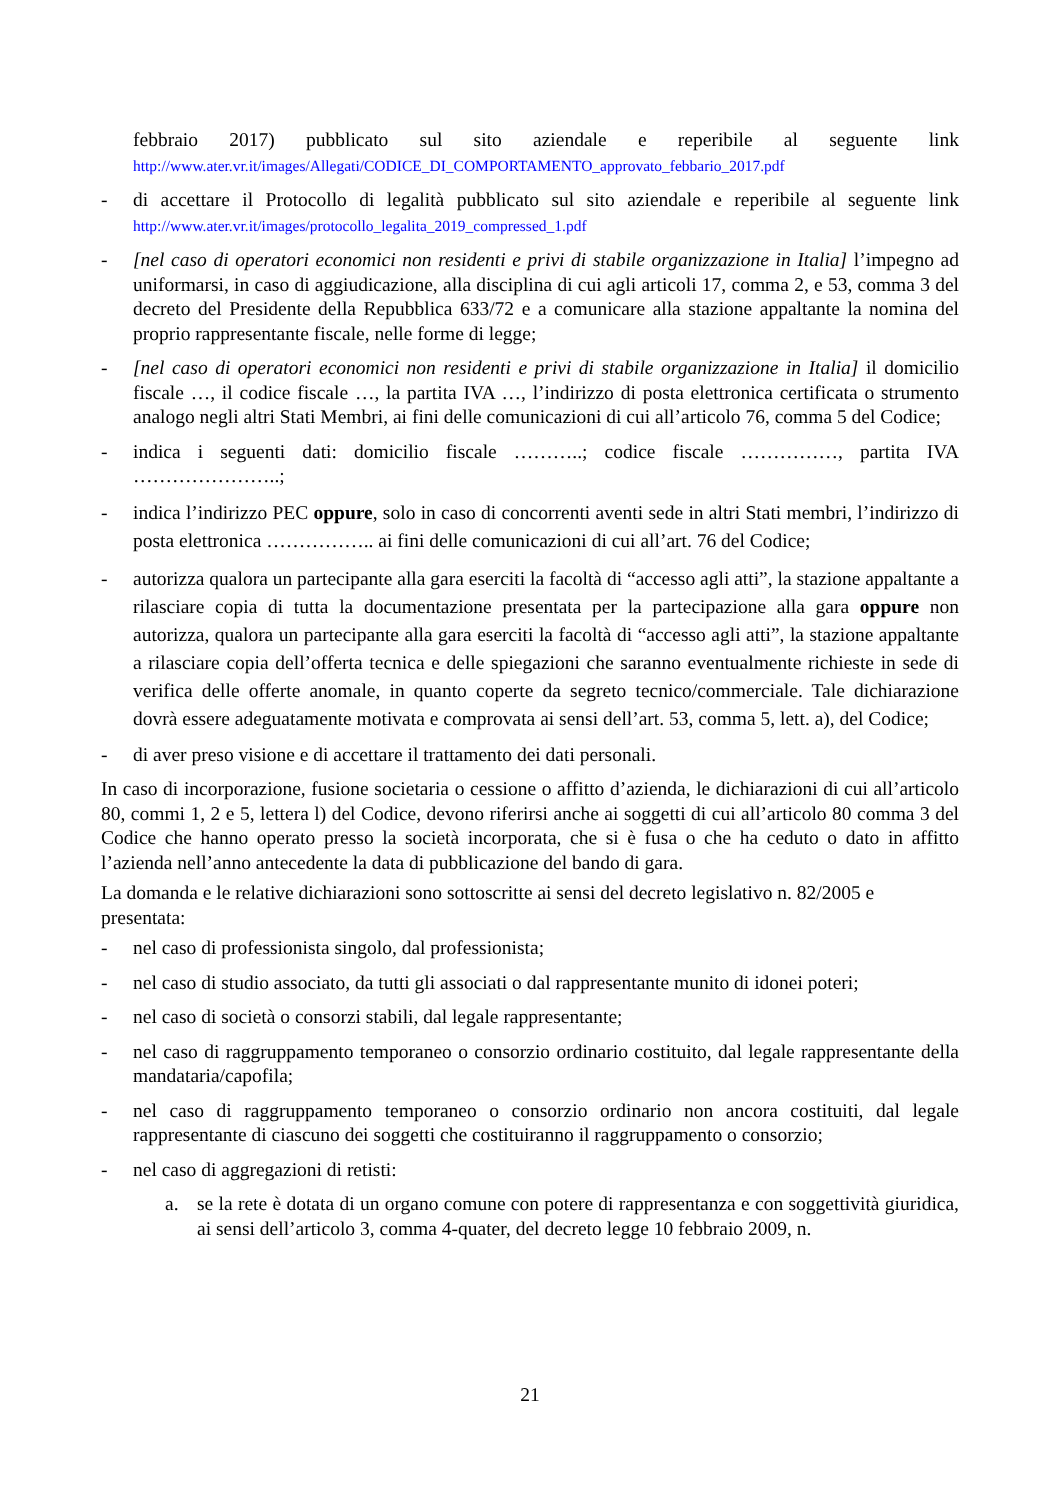febbraio 2017) pubblicato sul sito aziendale e reperibile al seguente link http://www.ater.vr.it/images/Allegati/CODICE_DI_COMPORTAMENTO_approvato_febbario_2017.pdf
- di accettare il Protocollo di legalità pubblicato sul sito aziendale e reperibile al seguente link http://www.ater.vr.it/images/protocollo_legalita_2019_compressed_1.pdf
- [nel caso di operatori economici non residenti e privi di stabile organizzazione in Italia] l’impegno ad uniformarsi, in caso di aggiudicazione, alla disciplina di cui agli articoli 17, comma 2, e 53, comma 3 del decreto del Presidente della Repubblica 633/72 e a comunicare alla stazione appaltante la nomina del proprio rappresentante fiscale, nelle forme di legge;
- [nel caso di operatori economici non residenti e privi di stabile organizzazione in Italia] il domicilio fiscale …, il codice fiscale …, la partita IVA …, l’indirizzo di posta elettronica certificata o strumento analogo negli altri Stati Membri, ai fini delle comunicazioni di cui all’articolo 76, comma 5 del Codice;
- indica i seguenti dati: domicilio fiscale ………..; codice fiscale ……………, partita IVA …………………..;
- indica l’indirizzo PEC oppure, solo in caso di concorrenti aventi sede in altri Stati membri, l’indirizzo di posta elettronica …………….. ai fini delle comunicazioni di cui all’art. 76 del Codice;
- autorizza qualora un partecipante alla gara eserciti la facoltà di “accesso agli atti”, la stazione appaltante a rilasciare copia di tutta la documentazione presentata per la partecipazione alla gara oppure non autorizza, qualora un partecipante alla gara eserciti la facoltà di “accesso agli atti”, la stazione appaltante a rilasciare copia dell’offerta tecnica e delle spiegazioni che saranno eventualmente richieste in sede di verifica delle offerte anomale, in quanto coperte da segreto tecnico/commerciale. Tale dichiarazione dovrà essere adeguatamente motivata e comprovata ai sensi dell’art. 53, comma 5, lett. a), del Codice;
- di aver preso visione e di accettare il trattamento dei dati personali.
In caso di incorporazione, fusione societaria o cessione o affitto d’azienda, le dichiarazioni di cui all’articolo 80, commi 1, 2 e 5, lettera l) del Codice, devono riferirsi anche ai soggetti di cui all’articolo 80 comma 3 del Codice che hanno operato presso la società incorporata, che si è fusa o che ha ceduto o dato in affitto l’azienda nell’anno antecedente la data di pubblicazione del bando di gara.
La domanda e le relative dichiarazioni sono sottoscritte ai sensi del decreto legislativo n. 82/2005 e presentata:
- nel caso di professionista singolo, dal professionista;
- nel caso di studio associato, da tutti gli associati o dal rappresentante munito di idonei poteri;
- nel caso di società o consorzi stabili, dal legale rappresentante;
- nel caso di raggruppamento temporaneo o consorzio ordinario costituito, dal legale rappresentante della mandataria/capofila;
- nel caso di raggruppamento temporaneo o consorzio ordinario non ancora costituiti, dal legale rappresentante di ciascuno dei soggetti che costituiranno il raggruppamento o consorzio;
- nel caso di aggregazioni di retisti:
a. se la rete è dotata di un organo comune con potere di rappresentanza e con soggettività giuridica, ai sensi dell’articolo 3, comma 4-quater, del decreto legge 10 febbraio 2009, n.
21